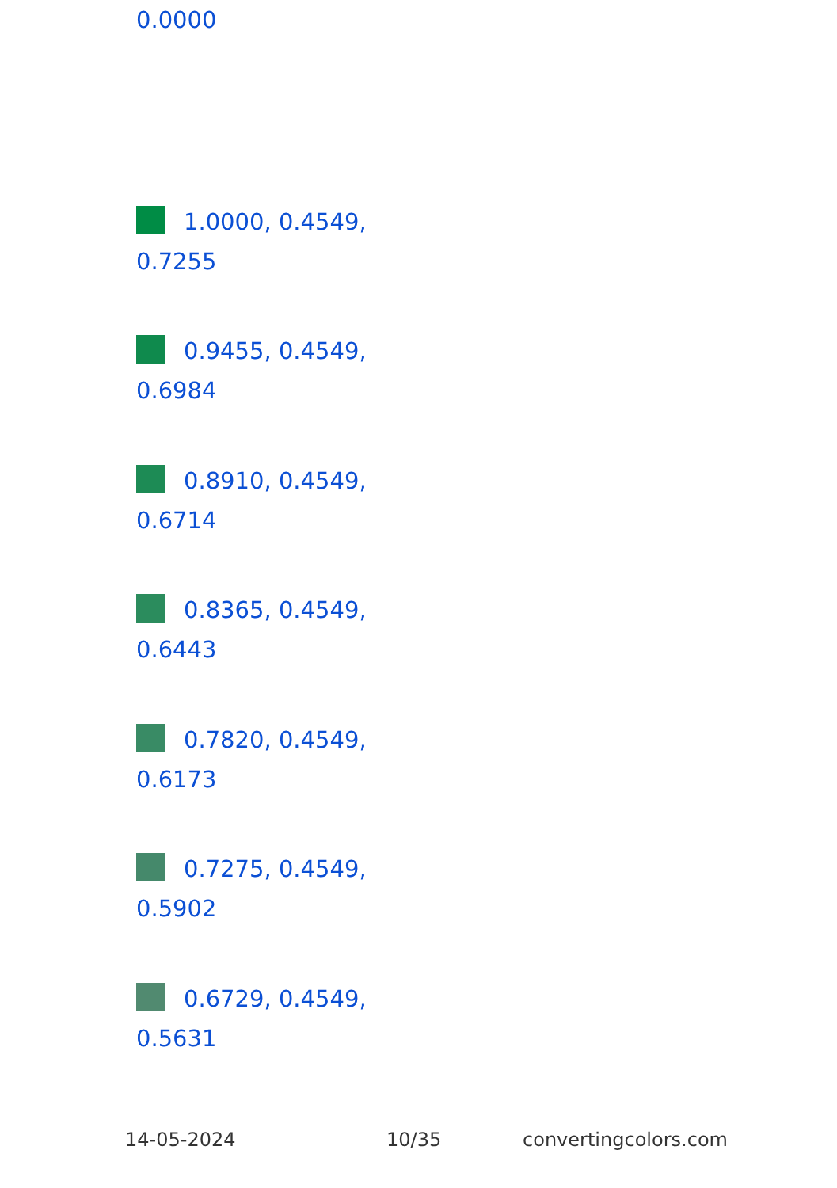0.0000
1.0000, 0.4549, 0.7255
0.9455, 0.4549, 0.6984
0.8910, 0.4549, 0.6714
0.8365, 0.4549, 0.6443
0.7820, 0.4549, 0.6173
0.7275, 0.4549, 0.5902
0.6729, 0.4549, 0.5631
14-05-2024 10/35 convertingcolors.com